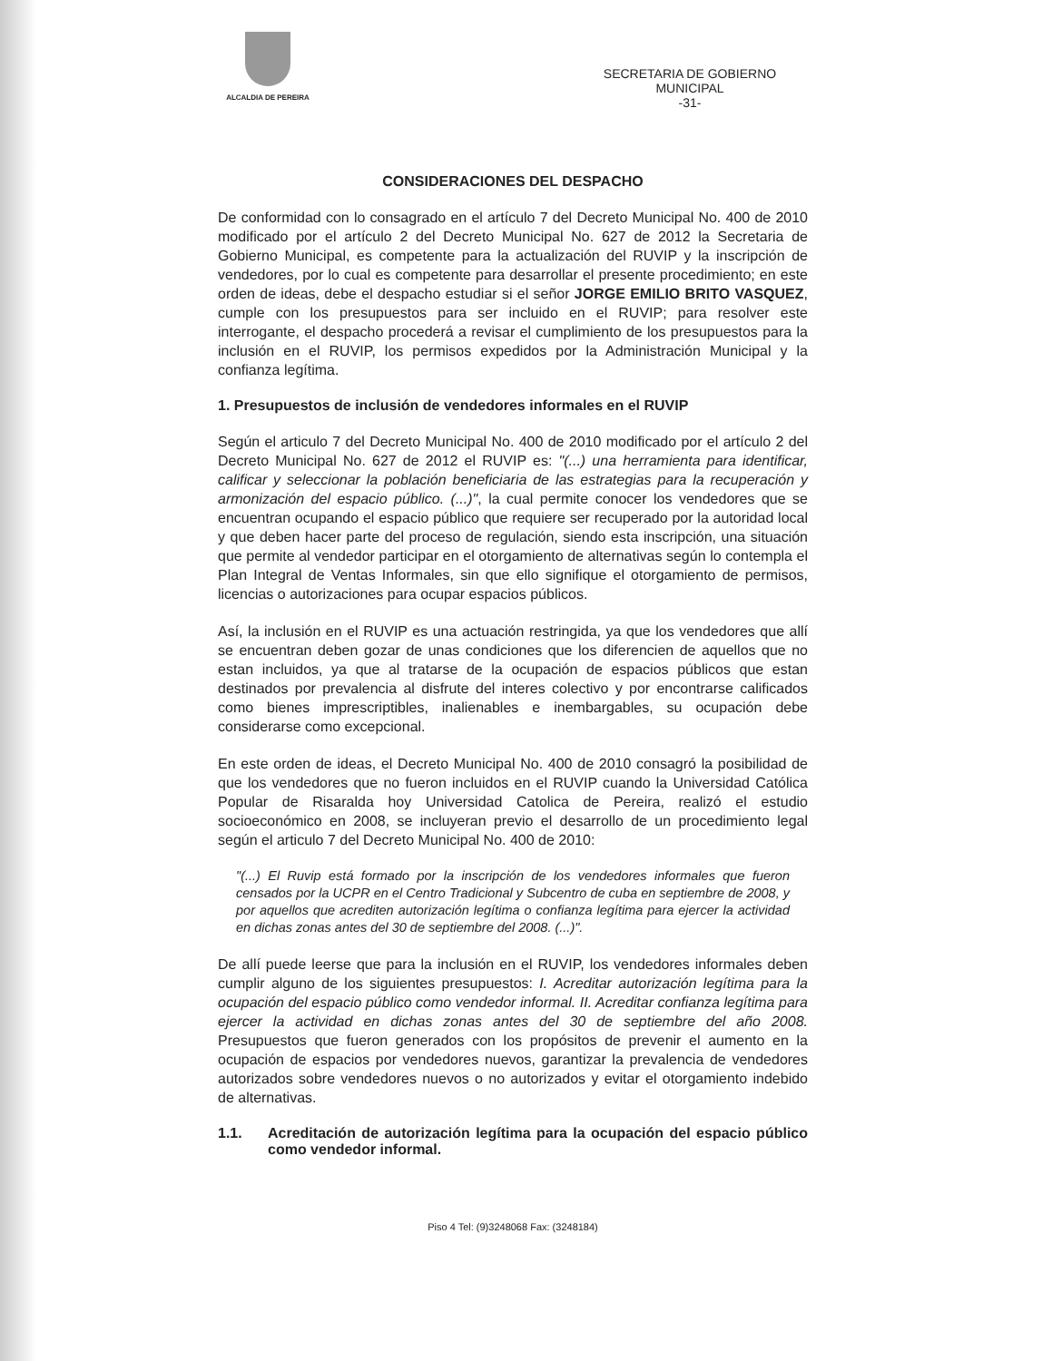ALCALDIA DE PEREIRA
SECRETARIA DE GOBIERNO
MUNICIPAL
-31-
CONSIDERACIONES DEL DESPACHO
De conformidad con lo consagrado en el artículo 7 del Decreto Municipal No. 400 de 2010 modificado por el artículo 2 del Decreto Municipal No. 627 de 2012 la Secretaria de Gobierno Municipal, es competente para la actualización del RUVIP y la inscripción de vendedores, por lo cual es competente para desarrollar el presente procedimiento; en este orden de ideas, debe el despacho estudiar si el señor JORGE EMILIO BRITO VASQUEZ, cumple con los presupuestos para ser incluido en el RUVIP; para resolver este interrogante, el despacho procederá a revisar el cumplimiento de los presupuestos para la inclusión en el RUVIP, los permisos expedidos por la Administración Municipal y la confianza legítima.
1. Presupuestos de inclusión de vendedores informales en el RUVIP
Según el articulo 7 del Decreto Municipal No. 400 de 2010 modificado por el artículo 2 del Decreto Municipal No. 627 de 2012 el RUVIP es: "(...) una herramienta para identificar, calificar y seleccionar la población beneficiaria de las estrategias para la recuperación y armonización del espacio público. (...)", la cual permite conocer los vendedores que se encuentran ocupando el espacio público que requiere ser recuperado por la autoridad local y que deben hacer parte del proceso de regulación, siendo esta inscripción, una situación que permite al vendedor participar en el otorgamiento de alternativas según lo contempla el Plan Integral de Ventas Informales, sin que ello signifique el otorgamiento de permisos, licencias o autorizaciones para ocupar espacios públicos.
Así, la inclusión en el RUVIP es una actuación restringida, ya que los vendedores que allí se encuentran deben gozar de unas condiciones que los diferencien de aquellos que no estan incluidos, ya que al tratarse de la ocupación de espacios públicos que estan destinados por prevalencia al disfrute del interes colectivo y por encontrarse calificados como bienes imprescriptibles, inalienables e inembargables, su ocupación debe considerarse como excepcional.
En este orden de ideas, el Decreto Municipal No. 400 de 2010 consagró la posibilidad de que los vendedores que no fueron incluidos en el RUVIP cuando la Universidad Católica Popular de Risaralda hoy Universidad Catolica de Pereira, realizó el estudio socioeconómico en 2008, se incluyeran previo el desarrollo de un procedimiento legal según el articulo 7 del Decreto Municipal No. 400 de 2010:
"(...) El Ruvip está formado por la inscripción de los vendedores informales que fueron censados por la UCPR en el Centro Tradicional y Subcentro de cuba en septiembre de 2008, y por aquellos que acrediten autorización legítima o confianza legítima para ejercer la actividad en dichas zonas antes del 30 de septiembre del 2008. (...)".
De allí puede leerse que para la inclusión en el RUVIP, los vendedores informales deben cumplir alguno de los siguientes presupuestos: I. Acreditar autorización legítima para la ocupación del espacio público como vendedor informal. II. Acreditar confianza legítima para ejercer la actividad en dichas zonas antes del 30 de septiembre del año 2008. Presupuestos que fueron generados con los propósitos de prevenir el aumento en la ocupación de espacios por vendedores nuevos, garantizar la prevalencia de vendedores autorizados sobre vendedores nuevos o no autorizados y evitar el otorgamiento indebido de alternativas.
1.1. Acreditación de autorización legítima para la ocupación del espacio público como vendedor informal.
Piso 4 Tel: (9)3248068 Fax: (3248184)